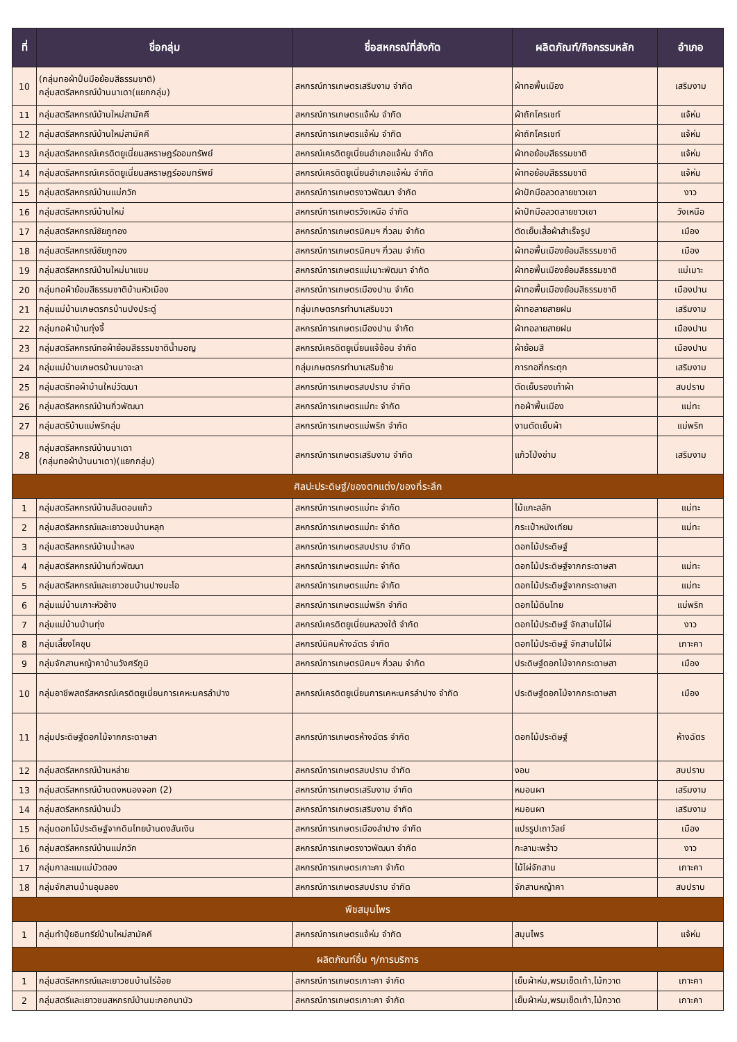| ที่ | ชื่อกลุ่ม | ชื่อสหกรณ์ที่สังกัด | ผลิตภัณฑ์/กิจกรรมหลัก | อำเภอ |
| --- | --- | --- | --- | --- |
| 10 | (กลุ่มทอผ้าปั่นมือย้อมสีธรรมชาติ) กลุ่มสตรีสหกรณ์บ้านนาเดา(แยกกลุ่ม) | สหกรณ์การเกษตรเสริมงาม จำกัด | ผ้าทอพื้นเมือง | เสริมงาม |
| 11 | กลุ่มสตรีสหกรณ์บ้านใหม่สามัคคี | สหกรณ์การเกษตรแจ้ห่ม จำกัด | ผ้าถักโครเชท์ | แจ้ห่ม |
| 12 | กลุ่มสตรีสหกรณ์บ้านใหม่สามัคคี | สหกรณ์การเกษตรแจ้ห่ม จำกัด | ผ้าถักโครเชท์ | แจ้ห่ม |
| 13 | กลุ่มสตรีสหกรณ์เครดิตยูเนี่ยนสหราษฎร์ออมทรัพย์ | สหกรณ์เครดิตยูเนี่ยนอำเภอแจ้ห่ม จำกัด | ผ้าทอย้อมสีธรรมชาติ | แจ้ห่ม |
| 14 | กลุ่มสตรีสหกรณ์เครดิตยูเนี่ยนสหราษฎร์ออมทรัพย์ | สหกรณ์เครดิตยูเนี่ยนอำเภอแจ้ห่ม จำกัด | ผ้าทอย้อมสีธรรมชาติ | แจ้ห่ม |
| 15 | กลุ่มสตรีสหกรณ์บ้านแม่กวัก | สหกรณ์การเกษตรงาวพัฒนา จำกัด | ผ้าปักมือลวดลายชาวเขา | งาว |
| 16 | กลุ่มสตรีสหกรณ์บ้านใหม่ | สหกรณ์การเกษตรวังเหนือ จำกัด | ผ้าปักมือลวดลายชาวเขา | วังเหนือ |
| 17 | กลุ่มสตรีสหกรณ์ชัยภูทอง | สหกรณ์การเกษตรนิคมฯ กิ่วลม จำกัด | ตัดเย็บเสื้อผ้าสำเร็จรูป | เมือง |
| 18 | กลุ่มสตรีสหกรณ์ชัยภูทอง | สหกรณ์การเกษตรนิคมฯ กิ่วลม จำกัด | ผ้าทอพื้นเมืองย้อมสีธรรมชาติ | เมือง |
| 19 | กลุ่มสตรีสหกรณ์บ้านใหม่นาแขม | สหกรณ์การเกษตรแม่เมาะพัฒนา จำกัด | ผ้าทอพื้นเมืองย้อมสีธรรมชาติ | แม่เมาะ |
| 20 | กลุ่มทอผ้าย้อมสีธรรมชาติบ้านหัวเมือง | สหกรณ์การเกษตรเมืองปาน จำกัด | ผ้าทอพื้นเมืองย้อมสีธรรมชาติ | เมืองปาน |
| 21 | กลุ่มแม่บ้านเกษตรกรบ้านปงประดู่ | กลุ่มเกษตรกรทำนาเสริมขวา | ผ้าทอลายสายฝน | เสริมงาม |
| 22 | กลุ่มทอผ้าบ้านทุ่งจี้ | สหกรณ์การเกษตรเมืองปาน จำกัด | ผ้าทอลายสายฝน | เมืองปาน |
| 23 | กลุ่มสตรีสหกรณ์ทอผ้าย้อมสีธรรมชาติน้ำมอญ | สหกรณ์เครดิตยูเนี่ยนแจ้ซ้อน จำกัด | ผ้าย้อมสี | เมืองปาน |
| 24 | กลุ่มแม่บ้านเกษตรบ้านนาจะลา | กลุ่มเกษตรกรทำนาเสริมซ้าย | การทอกี่กระตุก | เสริมงาม |
| 25 | กลุ่มสตรีทอผ้าบ้านใหม่วัฒนา | สหกรณ์การเกษตรสบปราบ จำกัด | ตัดเย็บรองเท้าผ้า | สบปราบ |
| 26 | กลุ่มสตรีสหกรณ์บ้านกิ่วพัฒนา | สหกรณ์การเกษตรแม่ทะ จำกัด | ทอผ้าพื้นเมือง | แม่ทะ |
| 27 | กลุ่มสตรีบ้านแม่พริกลุ่ม | สหกรณ์การเกษตรแม่พริก จำกัด | งานตัดเย็บผ้า | แม่พริก |
| 28 | กลุ่มสตรีสหกรณ์บ้านนาเดา (กลุ่มทอผ้าบ้านนาเดา)(แยกกลุ่ม) | สหกรณ์การเกษตรเสริมงาม จำกัด | แก้วโป่งข่าม | เสริมงาม |
| ศิลปะประดิษฐ์/ของตกแต่ง/ของที่ระลึก | | | | |
| 1 | กลุ่มสตรีสหกรณ์บ้านสันดอนแก้ว | สหกรณ์การเกษตรแม่ทะ จำกัด | ไม้แกะสลัก | แม่ทะ |
| 2 | กลุ่มสตรีสหกรณ์และเยาวชนบ้านหลุก | สหกรณ์การเกษตรแม่ทะ จำกัด | กระเป๋าหนังเทียม | แม่ทะ |
| 3 | กลุ่มสตรีสหกรณ์บ้านน้ำหลง | สหกรณ์การเกษตรสบปราบ จำกัด | ดอกไม้ประดิษฐ์ | |
| 4 | กลุ่มสตรีสหกรณ์บ้านกิ่วพัฒนา | สหกรณ์การเกษตรแม่ทะ จำกัด | ดอกไม้ประดิษฐ์จากกระดาษสา | แม่ทะ |
| 5 | กลุ่มสตรีสหกรณ์และเยาวชนบ้านปางมะโอ | สหกรณ์การเกษตรแม่ทะ จำกัด | ดอกไม้ประดิษฐ์จากกระดาษสา | แม่ทะ |
| 6 | กลุ่มแม่บ้านเกาะหัวช้าง | สหกรณ์การเกษตรแม่พริก จำกัด | ดอกไม้ดินไทย | แม่พริก |
| 7 | กลุ่มแม่บ้านบ้านทุ่ง | สหกรณ์เครดิตยูเนี่ยนหลวงใต้ จำกัด | ดอกไม้ประดิษฐ์ จักสานไม้ไผ่ | งาว |
| 8 | กลุ่มเลี้ยงโคขุน | สหกรณ์นิคมห้างฉัตร จำกัด | ดอกไม้ประดิษฐ์ จักสานไม้ไผ่ | เกาะคา |
| 9 | กลุ่มจักสานหญ้าคาบ้านวังศรีภูมิ | สหกรณ์การเกษตรนิคมฯ กิ่วลม จำกัด | ประดิษฐ์ดอกไม้จากกระดาษสา | เมือง |
| 10 | กลุ่มอาชีพสตรีสหกรณ์เครดิตยูเนี่ยนการเคหะนครลำปาง | สหกรณ์เครดิตยูเนี่ยนการเคหะนครลำปาง จำกัด | ประดิษฐ์ดอกไม้จากกระดาษสา | เมือง |
| 11 | กลุ่มประดิษฐ์ดอกไม้จากกระดาษสา | สหกรณ์การเกษตรห้างฉัตร จำกัด | ดอกไม้ประดิษฐ์ | ห้างฉัตร |
| 12 | กลุ่มสตรีสหกรณ์บ้านหล่าย | สหกรณ์การเกษตรสบปราบ จำกัด | งอบ | สบปราบ |
| 13 | กลุ่มสตรีสหกรณ์บ้านดงหนองจอก (2) | สหกรณ์การเกษตรเสริมงาม จำกัด | หมอนผา | เสริมงาม |
| 14 | กลุ่มสตรีสหกรณ์บ้านมั่ว | สหกรณ์การเกษตรเสริมงาม จำกัด | หมอนผา | เสริมงาม |
| 15 | กลุ่มดอกไม้ประดิษฐ์จากดินไทยบ้านดงสันเงิน | สหกรณ์การเกษตรเมืองลำปาง จำกัด | แปรรูปเถาวัลย์ | เมือง |
| 16 | กลุ่มสตรีสหกรณ์บ้านแม่กวัก | สหกรณ์การเกษตรงาวพัฒนา จำกัด | กะลามะพร้าว | งาว |
| 17 | กลุ่มกาละแมแม่บัวตอง | สหกรณ์การเกษตรเกาะคา จำกัด | ไม้ไผ่จักสาน | เกาะคา |
| 18 | กลุ่มจักสานบ้านอุมลอง | สหกรณ์การเกษตรสบปราบ จำกัด | จักสานหญ้าคา | สบปราบ |
| พืชสมุนไพร | | | | |
| 1 | กลุ่มทำปุ๋ยอินทรีย์บ้านใหม่สามัคคี | สหกรณ์การเกษตรแจ้ห่ม จำกัด | สมุนไพร | แจ้ห่ม |
| ผลิตภัณฑ์อื่น ๆ/การบริการ | | | | |
| 1 | กลุ่มสตรีสหกรณ์และเยาวชนบ้านไร่อ้อย | สหกรณ์การเกษตรเกาะคา จำกัด | เย็บผ้าห่ม,พรมเช็ดเท้า,ไม้กวาด | เกาะคา |
| 2 | กลุ่มสตรีและเยาวชนสหกรณ์บ้านมะกอกนาบัว | สหกรณ์การเกษตรเกาะคา จำกัด | เย็บผ้าห่ม,พรมเช็ดเท้า,ไม้กวาด | เกาะคา |